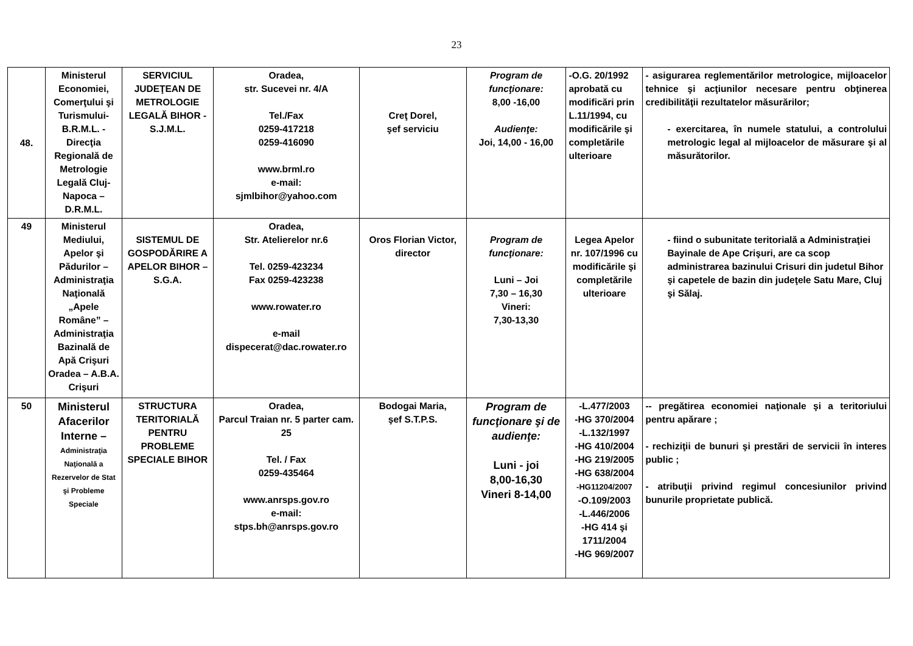23
| 48. | Ministerul Economiei, Comerţului şi Turismului- B.R.M.L. - Direcţia Regională de Metrologie Legală Cluj-Napoca – D.R.M.L. | SERVICIUL JUDEŢEAN DE METROLOGIE LEGALĂ BIHOR - S.J.M.L. | Oradea, str. Sucevei nr. 4/A Tel./Fax 0259-417218 0259-416090 www.brml.ro e-mail: sjmlbihor@yahoo.com | Creţ Dorel, şef serviciu | Program de funcţionare: 8,00 -16,00 Audienţe: Joi, 14,00 - 16,00 | -O.G. 20/1992 aprobată cu modificări prin L.11/1994, cu modificările şi completările ulterioare | - asigurarea reglementărilor metrologice, mijloacelor tehnice şi acţiunilor necesare pentru obţinerea credibilităţii rezultatelor măsurărilor; - exercitarea, în numele statului, a controlului metrologic legal al mijloacelor de măsurare şi al măsurătorilor. |
| 49 | Ministerul Mediului, Apelor şi Pădurilor – Administraţia Naţională „Apele Române” – Administraţia Bazinală de Apă Crişuri Oradea – A.B.A. Crişuri | SISTEMUL DE GOSPODĂRIRE A APELOR BIHOR – S.G.A. | Oradea, Str. Atelierelor nr.6 Tel. 0259-423234 Fax 0259-423238 www.rowater.ro e-mail dispecerat@dac.rowater.ro | Oros Florian Victor, director | Program de funcţionare: Luni – Joi 7,30 – 16,30 Vineri: 7,30-13,30 | Legea Apelor nr. 107/1996 cu modificările şi completările ulterioare | - fiind o subunitate teritorială a Administraţiei Bayinale de Ape Crişuri, are ca scop administrarea bazinului Crisuri din judetul Bihor şi capetele de bazin din judeţele Satu Mare, Cluj şi Sălaj. |
| 50 | Ministerul Afacerilor Interne – Administraţia Naţională a Rezervelor de Stat şi Probleme Speciale | STRUCTURA TERITORIALĂ PENTRU PROBLEME SPECIALE BIHOR | Oradea, Parcul Traian nr. 5 parter cam. 25 Tel. / Fax 0259-435464 www.anrsps.gov.ro e-mail: stps.bh@anrsps.gov.ro | Bodogai Maria, şef S.T.P.S. | Program de funcţionare şi de audienţe: Luni - joi 8,00-16,30 Vineri 8-14,00 | -L.477/2003 -HG 370/2004 -L.132/1997 -HG 410/2004 -HG 219/2005 -HG 638/2004 -HG11204/2007 -O.109/2003 -L.446/2006 -HG 414 şi 1711/2004 -HG 969/2007 | -- pregătirea economiei naţionale şi a teritoriului pentru apărare ; - rechiziţii de bunuri şi prestări de servicii în interes public ; - atribuţii privind regimul concesiunilor privind bunurile proprietate publică. |